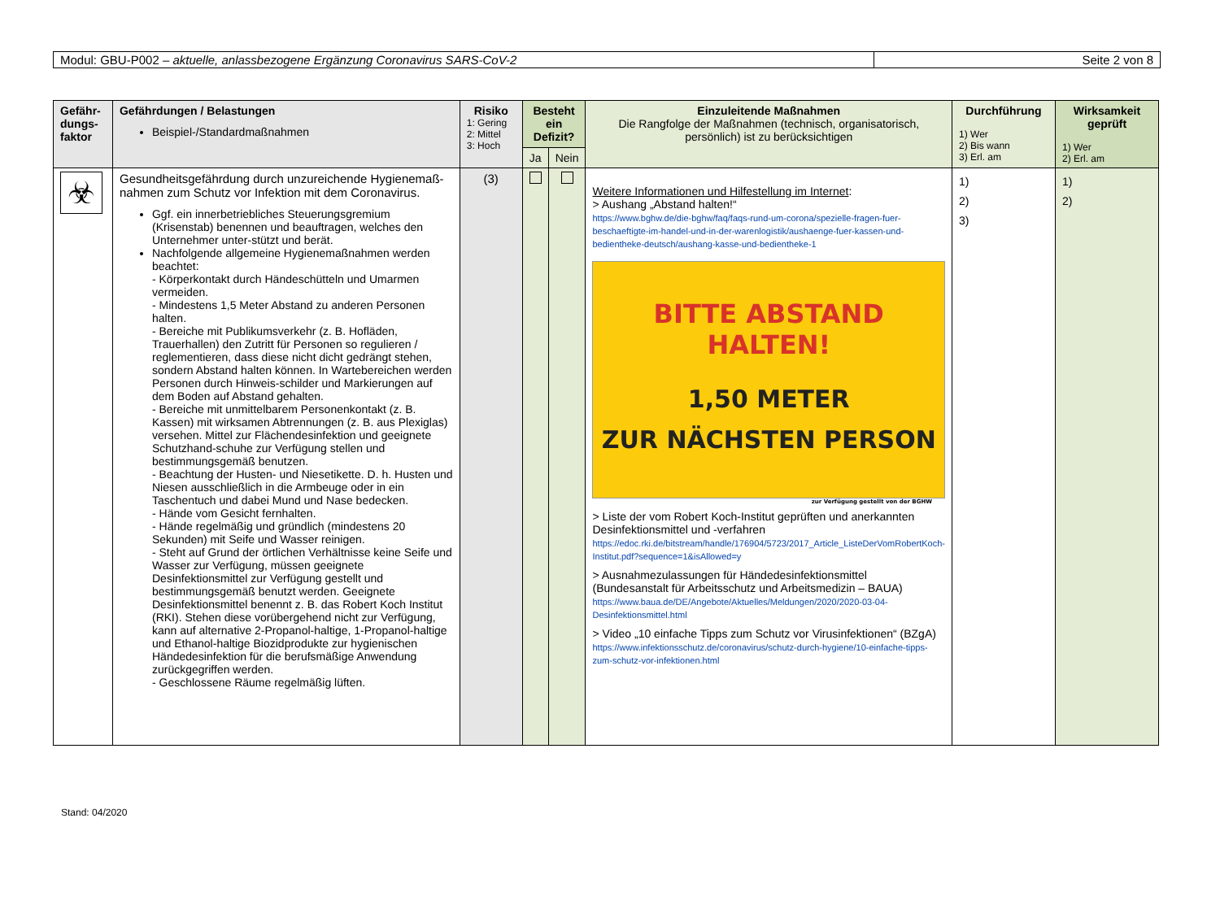Modul: GBU-P002 – aktuelle, anlassbezogene Ergänzung Coronavirus SARS-CoV-2
Seite 2 von 8
| Gefähr-dungs-faktor | Gefährdungen / Belastungen Beispiel-/Standardmaßnahmen | Risiko 1: Gering 2: Mittel 3: Hoch | Besteht ein Defizit? | | Einzuleitende Maßnahmen Die Rangfolge der Maßnahmen (technisch, organisatorisch, persönlich) ist zu berücksichtigen | Durchführung 1) Wer 2) Bis wann 3) Erl. am | Wirksamkeit geprüft 1) Wer 2) Erl. am |
| --- | --- | --- | --- | --- | --- | --- | --- |
| | | | Ja | Nein | | | |
| ☣ | Gesundheitsgefährdung durch unzureichende Hygienemaß-nahmen zum Schutz vor Infektion mit dem Coronavirus. Ggf. ein innerbetriebliches Steuerungsgremium (Krisenstab) benennen und beauftragen, welches den Unternehmer unter-stützt und berät. Nachfolgende allgemeine Hygienemaßnahmen werden beachtet: - Körperkontakt durch Händeschütteln und Umarmen vermeiden. - Mindestens 1,5 Meter Abstand zu anderen Personen halten. - Bereiche mit Publikumsverkehr (z. B. Hofläden, Trauerhallen) den Zutritt für Personen so regulieren / reglementieren, dass diese nicht dicht gedrängt stehen, sondern Abstand halten können. In Wartebereichen werden Personen durch Hinweis-schilder und Markierungen auf dem Boden auf Abstand gehalten. - Bereiche mit unmittelbarem Personenkontakt (z. B. Kassen) mit wirksamen Abtrennungen (z. B. aus Plexiglas) versehen. Mittel zur Flächendesinfektion und geeignete Schutzhand-schuhe zur Verfügung stellen und bestimmungsgemäß benutzen. - Beachtung der Husten- und Niesetikette. D. h. Husten und Niesen ausschließlich in die Armbeuge oder in ein Taschentuch und dabei Mund und Nase bedecken. - Hände vom Gesicht fernhalten. - Hände regelmäßig und gründlich (mindestens 20 Sekunden) mit Seife und Wasser reinigen. - Steht auf Grund der örtlichen Verhältnisse keine Seife und Wasser zur Verfügung, müssen geeignete Desinfektionsmittel zur Verfügung gestellt und bestimmungsgemäß benutzt werden. Geeignete Desinfektionsmittel benennt z. B. das Robert Koch Institut (RKI). Stehen diese vorübergehend nicht zur Verfügung, kann auf alternative 2-Propanol-haltige, 1-Propanol-haltige und Ethanol-haltige Biozidprodukte zur hygienischen Händedesinfektion für die berufsmäßige Anwendung zurückgegriffen werden. - Geschlossene Räume regelmäßig lüften. | (3) | | | Weitere Informationen und Hilfestellung im Internet : > Aushang „Abstand halten!“ https://www.bghw.de/die-bghw/faq/faqs-rund-um-corona/spezielle-fragen-fuer-beschaeftigte-im-handel-und-in-der-warenlogistik/aushaenge-fuer-kassen-und-bedientheke-deutsch/aushang-kasse-und-bedientheke-1 BITTE ABSTAND HALTEN! 1,50 METER ZUR NÄCHSTEN PERSON zur Verfügung gestellt von der BGHW > Liste der vom Robert Koch-Institut geprüften und anerkannten Desinfektionsmittel und -verfahren https://edoc.rki.de/bitstream/handle/176904/5723/2017_Article_ListeDerVomRobertKoch-Institut.pdf?sequence=1&isAllowed=y > Ausnahmezulassungen für Händedesinfektionsmittel (Bundesanstalt für Arbeitsschutz und Arbeitsmedizin – BAUA) https://www.baua.de/DE/Angebote/Aktuelles/Meldungen/2020/2020-03-04-Desinfektionsmittel.html > Video „10 einfache Tipps zum Schutz vor Virusinfektionen“ (BZgA) https://www.infektionsschutz.de/coronavirus/schutz-durch-hygiene/10-einfache-tipps-zum-schutz-vor-infektionen.html | 1) 2) 3) | 1) 2) |
Stand: 04/2020